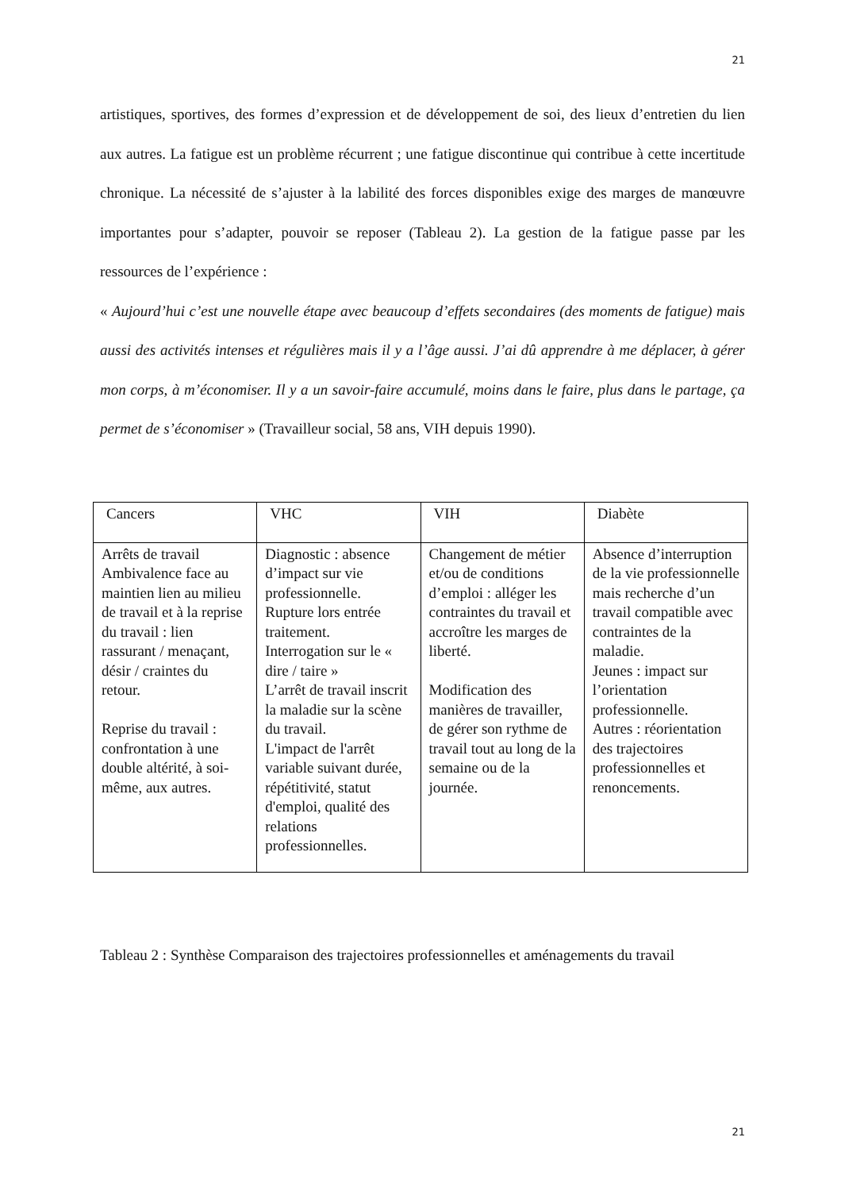21
artistiques, sportives, des formes d’expression et de développement de soi, des lieux d’entretien du lien aux autres. La fatigue est un problème récurrent ; une fatigue discontinue qui contribue à cette incertitude chronique. La nécessité de s’ajuster à la labilité des forces disponibles exige des marges de manœuvre importantes pour s’adapter, pouvoir se reposer (Tableau 2). La gestion de la fatigue passe par les ressources de l’expérience :
« Aujourd’hui c’est une nouvelle étape avec beaucoup d’effets secondaires (des moments de fatigue) mais aussi des activités intenses et régulières mais il y a l’âge aussi. J’ai dû apprendre à me déplacer, à gérer mon corps, à m’économiser. Il y a un savoir-faire accumulé, moins dans le faire, plus dans le partage, ça permet de s’économiser » (Travailleur social, 58 ans, VIH depuis 1990).
| Cancers | VHC | VIH | Diabète |
| --- | --- | --- | --- |
| Arrêts de travail Ambivalence face au maintien lien au milieu de travail et à la reprise du travail : lien rassurant / menaçant, désir / craintes du retour. Reprise du travail : confrontation à une double altérité, à soi-même, aux autres. | Diagnostic : absence d’impact sur vie professionnelle. Rupture lors entrée traitement. Interrogation sur le « dire / taire » L’arrêt de travail inscrit la maladie sur la scène du travail. L'impact de l'arrêt variable suivant durée, répétitivité, statut d'emploi, qualité des relations professionnelles. | Changement de métier et/ou de conditions d’emploi : alléger les contraintes du travail et accroître les marges de liberté. Modification des manières de travailler, de gérer son rythme de travail tout au long de la semaine ou de la journée. | Absence d’interruption de la vie professionnelle mais recherche d’un travail compatible avec contraintes de la maladie. Jeunes : impact sur l’orientation professionnelle. Autres : réorientation des trajectoires professionnelles et renoncements. |
Tableau 2 : Synthèse Comparaison des trajectoires professionnelles et aménagements du travail
21